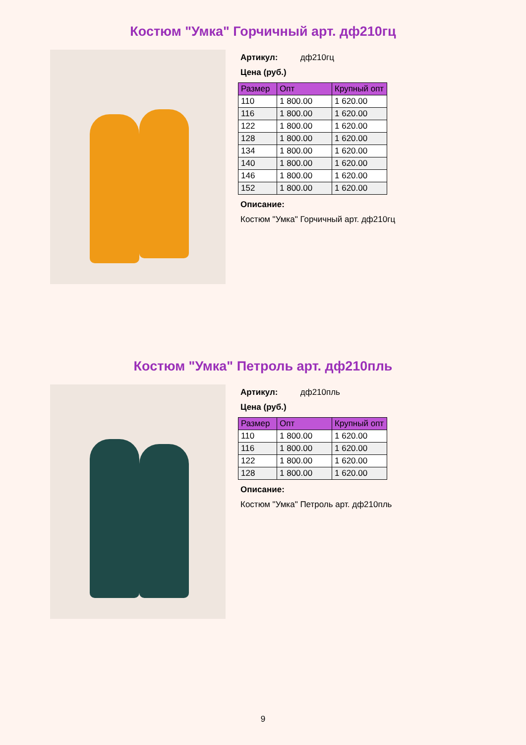Костюм "Умка" Горчичный арт. дф210гц
Артикул: дф210гц
Цена (руб.)
| Размер | Опт | Крупный опт |
| --- | --- | --- |
| 110 | 1 800.00 | 1 620.00 |
| 116 | 1 800.00 | 1 620.00 |
| 122 | 1 800.00 | 1 620.00 |
| 128 | 1 800.00 | 1 620.00 |
| 134 | 1 800.00 | 1 620.00 |
| 140 | 1 800.00 | 1 620.00 |
| 146 | 1 800.00 | 1 620.00 |
| 152 | 1 800.00 | 1 620.00 |
Описание:
Костюм "Умка" Горчичный арт. дф210гц
Костюм "Умка" Петроль арт. дф210пль
Артикул: дф210пль
Цена (руб.)
| Размер | Опт | Крупный опт |
| --- | --- | --- |
| 110 | 1 800.00 | 1 620.00 |
| 116 | 1 800.00 | 1 620.00 |
| 122 | 1 800.00 | 1 620.00 |
| 128 | 1 800.00 | 1 620.00 |
Описание:
Костюм "Умка" Петроль арт. дф210пль
9